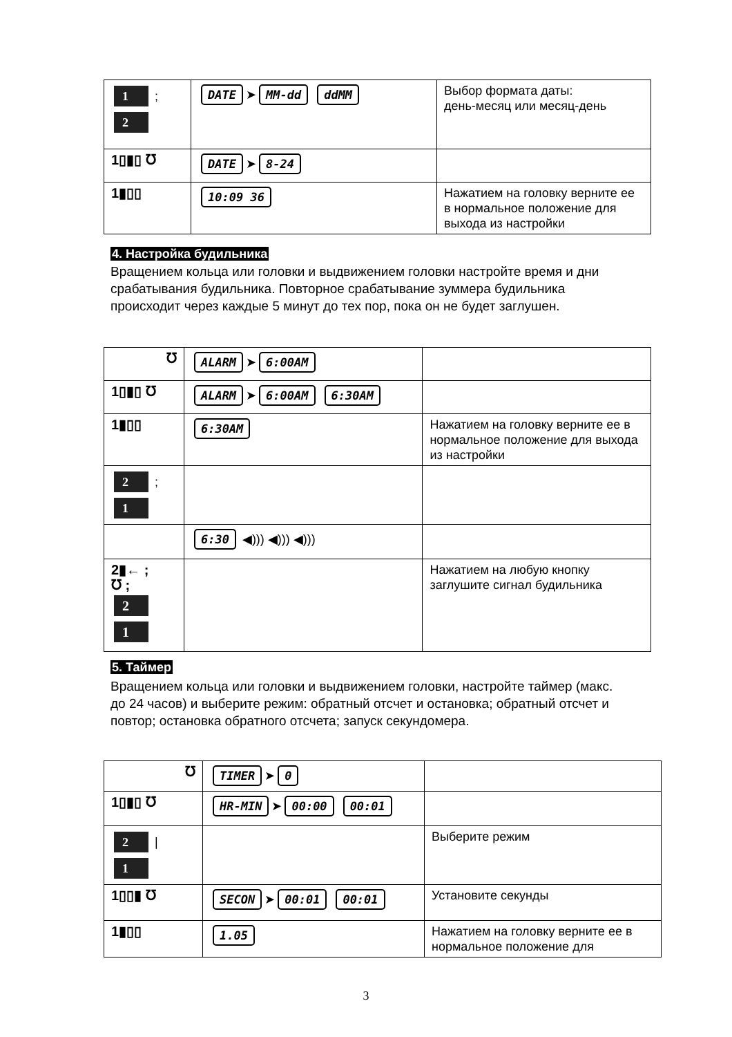| 1 ; 2 | DATE ➤ MM-dd ddMM | Выбор формата даты: день-месяц или месяц-день |
| 1▯▮▯ ℧ | DATE ➤ 8-24 | |
| 1▮▯▯ | 10:09 36 | Нажатием на головку верните ее в нормальное положение для выхода из настройки |
4. Настройка будильника
Вращением кольца или головки и выдвижением головки настройте время и дни срабатывания будильника. Повторное срабатывание зуммера будильника происходит через каждые 5 минут до тех пор, пока он не будет заглушен.
| ℧ | ALARM ➤ 6:00AM | |
| 1▯▮▯ ℧ | ALARM ➤ 6:00AM 6:30AM | |
| 1▮▯▯ | 6:30AM | Нажатием на головку верните ее в нормальное положение для выхода из настройки |
| 2 ; 1 | | |
| | 6:30 ◀))) ◀))) ◀))) | |
| 2▮← ; ℧ ; 2 1 | | Нажатием на любую кнопку заглушите сигнал будильника |
5. Таймер
Вращением кольца или головки и выдвижением головки, настройте таймер (макс. до 24 часов) и выберите режим: обратный отсчет и остановка; обратный отсчет и повтор; остановка обратного отсчета; запуск секундомера.
| ℧ | TIMER ➤ 0 | |
| 1▯▮▯ ℧ | HR-MIN ➤ 00:00 00:01 | |
| 2 / 1 | | Выберите режим |
| 1▯▯▮ ℧ | SECON ➤ 00:01 00:01 | Установите секунды |
| 1▮▯▯ | 1.05 | Нажатием на головку верните ее в нормальное положение для |
3